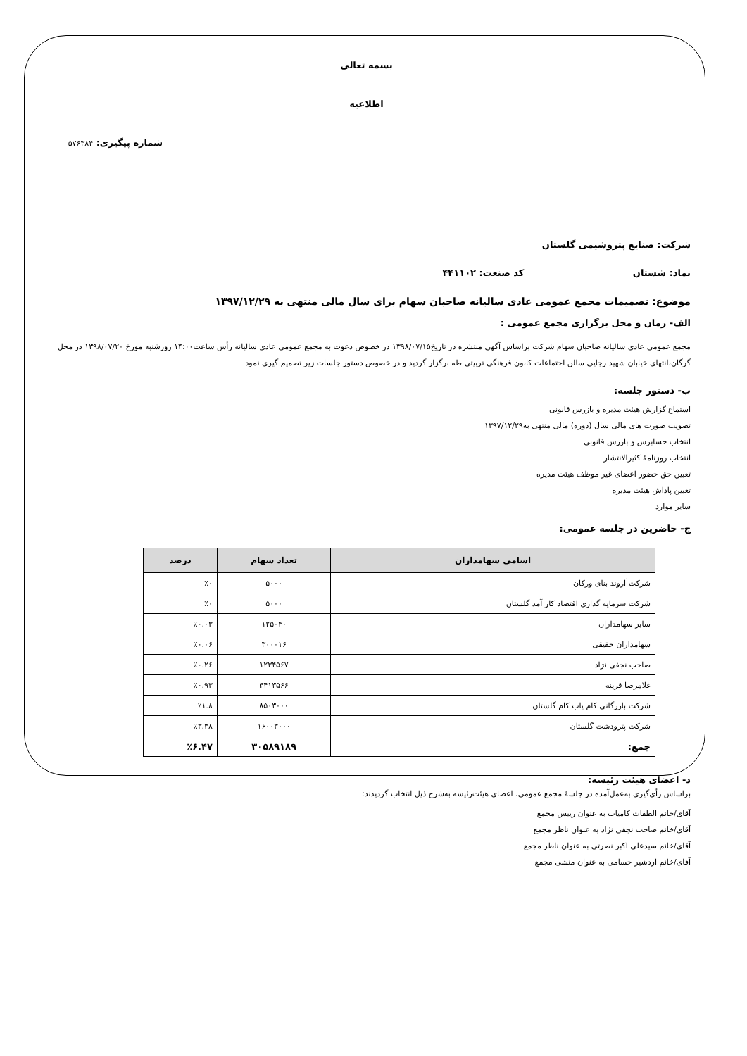بسمه تعالی
اطلاعیه
شماره پیگیری: ۵۷۶۳۸۴
شرکت: صنایع پتروشیمی گلستان
نماد: شستان کد صنعت: ۴۴۱۱۰۲
موضوع: تصمیمات مجمع عمومی عادی سالیانه صاحبان سهام برای سال مالی منتهی به ۱۳۹۷/۱۲/۲۹
الف- زمان و محل برگزاری مجمع عمومی :
مجمع عمومی عادی سالیانه صاحبان سهام شرکت براساس آگهی منتشره در تاریخ۱۳۹۸/۰۷/۱۵ در خصوص دعوت به مجمع عمومی عادی سالیانه رأس ساعت۱۴:۰۰ روزشنبه مورخ ۱۳۹۸/۰۷/۲۰ در محل گرگان،انتهای خیابان شهید رجایی سالن اجتماعات کانون فرهنگی تربیتی طه برگزار گردید و در خصوص دستور جلسات زیر تصمیم گیری نمود
ب- دستور جلسه:
استماع گزارش هیئت مدیره و بازرس قانونی
تصویب صورت های مالی سال (دوره) مالی منتهی به۱۳۹۷/۱۲/۲۹
انتخاب حسابرس و بازرس قانونی
انتخاب روزنامۀ کثیرالانتشار
تعیین حق حضور اعضای غیر موظف هیئت مدیره
تعیین پاداش هیئت مدیره
سایر موارد
ج- حاضرین در جلسه عمومی:
| اسامی سهامداران | تعداد سهام | درصد |
| --- | --- | --- |
| شرکت آروند بنای ورکان | ۵۰۰۰ | ٪۰ |
| شرکت سرمایه گذاری اقتصاد کار آمد گلستان | ۵۰۰۰ | ٪۰ |
| سایر سهامداران | ۱۲۵۰۴۰ | ٪۰.۰۳ |
| سهامداران حقیقی | ۳۰۰۰۱۶ | ٪۰.۰۶ |
| صاحب نجفی نژاد | ۱۲۳۴۵۶۷ | ٪۰.۲۶ |
| غلامرضا قرینه | ۴۴۱۳۵۶۶ | ٪۰.۹۳ |
| شرکت بازرگانی کام یاب کام گلستان | ۸۵۰۳۰۰۰ | ٪۱.۸ |
| شرکت پترودشت گلستان | ۱۶۰۰۳۰۰۰ | ٪۳.۳۸ |
| جمع: | ۳۰۵۸۹۱۸۹ | ٪۶.۴۷ |
د- اعضای هیئت رئیسه:
براساس رأی‌گیری به‌عمل‌آمده در جلسهٔ مجمع عمومی، اعضای هیئت‌رئیسه به‌شرح ذیل انتخاب گردیدند:
آقای/خانم الطفات کامیاب به عنوان رییس مجمع
آقای/خانم صاحب نجفی نژاد به عنوان ناظر مجمع
آقای/خانم سیدعلی اکبر نصرتی به عنوان ناظر مجمع
آقای/خانم اردشیر حسامی به عنوان منشی مجمع